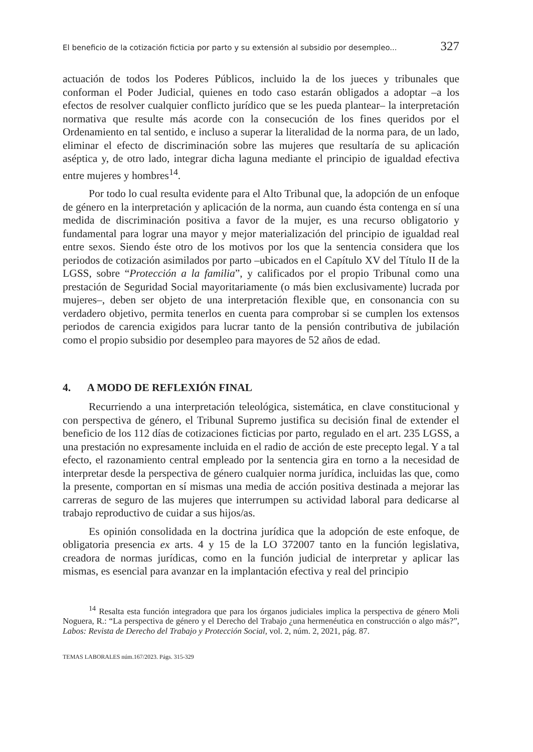El beneficio de la cotización ficticia por parto y su extensión al subsidio por desempleo... 327
actuación de todos los Poderes Públicos, incluido la de los jueces y tribunales que conforman el Poder Judicial, quienes en todo caso estarán obligados a adoptar –a los efectos de resolver cualquier conflicto jurídico que se les pueda plantear– la interpretación normativa que resulte más acorde con la consecución de los fines queridos por el Ordenamiento en tal sentido, e incluso a superar la literalidad de la norma para, de un lado, eliminar el efecto de discriminación sobre las mujeres que resultaría de su aplicación aséptica y, de otro lado, integrar dicha laguna mediante el principio de igualdad efectiva entre mujeres y hombres<sup>14</sup>.
Por todo lo cual resulta evidente para el Alto Tribunal que, la adopción de un enfoque de género en la interpretación y aplicación de la norma, aun cuando ésta contenga en sí una medida de discriminación positiva a favor de la mujer, es una recurso obligatorio y fundamental para lograr una mayor y mejor materialización del principio de igualdad real entre sexos. Siendo éste otro de los motivos por los que la sentencia considera que los periodos de cotización asimilados por parto –ubicados en el Capítulo XV del Título II de la LGSS, sobre “Protección a la familia”, y calificados por el propio Tribunal como una prestación de Seguridad Social mayoritariamente (o más bien exclusivamente) lucrada por mujeres–, deben ser objeto de una interpretación flexible que, en consonancia con su verdadero objetivo, permita tenerlos en cuenta para comprobar si se cumplen los extensos periodos de carencia exigidos para lucrar tanto de la pensión contributiva de jubilación como el propio subsidio por desempleo para mayores de 52 años de edad.
4. A MODO DE REFLEXIÓN FINAL
Recurriendo a una interpretación teleológica, sistemática, en clave constitucional y con perspectiva de género, el Tribunal Supremo justifica su decisión final de extender el beneficio de los 112 días de cotizaciones ficticias por parto, regulado en el art. 235 LGSS, a una prestación no expresamente incluida en el radio de acción de este precepto legal. Y a tal efecto, el razonamiento central empleado por la sentencia gira en torno a la necesidad de interpretar desde la perspectiva de género cualquier norma jurídica, incluidas las que, como la presente, comportan en sí mismas una media de acción positiva destinada a mejorar las carreras de seguro de las mujeres que interrumpen su actividad laboral para dedicarse al trabajo reproductivo de cuidar a sus hijos/as.
Es opinión consolidada en la doctrina jurídica que la adopción de este enfoque, de obligatoria presencia ex arts. 4 y 15 de la LO 372007 tanto en la función legislativa, creadora de normas jurídicas, como en la función judicial de interpretar y aplicar las mismas, es esencial para avanzar en la implantación efectiva y real del principio
<sup>14</sup> Resalta esta función integradora que para los órganos judiciales implica la perspectiva de género Moli Noguera, R.: “La perspectiva de género y el Derecho del Trabajo ¿una hermenéutica en construcción o algo más?”, Labos: Revista de Derecho del Trabajo y Protección Social, vol. 2, núm. 2, 2021, pág. 87.
TEMAS LABORALES núm.167/2023. Págs. 315-329